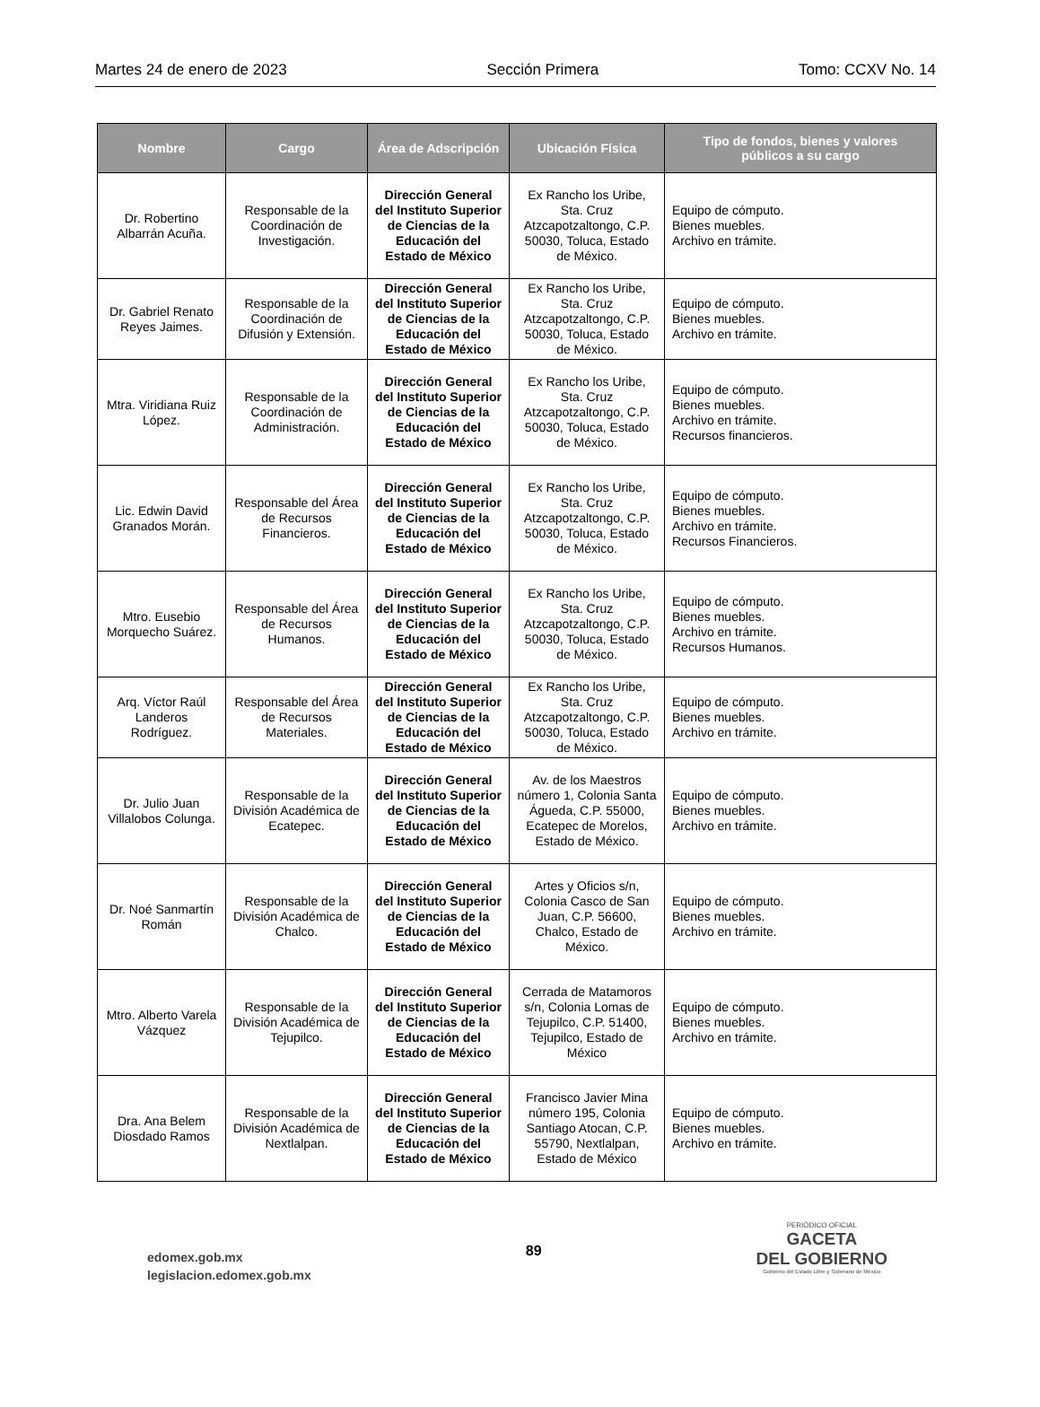Martes 24 de enero de 2023 Sección Primera Tomo: CCXV No. 14
| Nombre | Cargo | Área de Adscripción | Ubicación Física | Tipo de fondos, bienes y valores públicos a su cargo |
| --- | --- | --- | --- | --- |
| Dr. Robertino Albarrán Acuña. | Responsable de la Coordinación de Investigación. | Dirección General del Instituto Superior de Ciencias de la Educación del Estado de México | Ex Rancho los Uribe, Sta. Cruz Atzcapotzaltongo, C.P. 50030, Toluca, Estado de México. | Equipo de cómputo. Bienes muebles. Archivo en trámite. |
| Dr. Gabriel Renato Reyes Jaimes. | Responsable de la Coordinación de Difusión y Extensión. | Dirección General del Instituto Superior de Ciencias de la Educación del Estado de México | Ex Rancho los Uribe, Sta. Cruz Atzcapotzaltongo, C.P. 50030, Toluca, Estado de México. | Equipo de cómputo. Bienes muebles. Archivo en trámite. |
| Mtra. Viridiana Ruiz López. | Responsable de la Coordinación de Administración. | Dirección General del Instituto Superior de Ciencias de la Educación del Estado de México | Ex Rancho los Uribe, Sta. Cruz Atzcapotzaltongo, C.P. 50030, Toluca, Estado de México. | Equipo de cómputo. Bienes muebles. Archivo en trámite. Recursos financieros. |
| Lic. Edwin David Granados Morán. | Responsable del Área de Recursos Financieros. | Dirección General del Instituto Superior de Ciencias de la Educación del Estado de México | Ex Rancho los Uribe, Sta. Cruz Atzcapotzaltongo, C.P. 50030, Toluca, Estado de México. | Equipo de cómputo. Bienes muebles. Archivo en trámite. Recursos Financieros. |
| Mtro. Eusebio Morquecho Suárez. | Responsable del Área de Recursos Humanos. | Dirección General del Instituto Superior de Ciencias de la Educación del Estado de México | Ex Rancho los Uribe, Sta. Cruz Atzcapotzaltongo, C.P. 50030, Toluca, Estado de México. | Equipo de cómputo. Bienes muebles. Archivo en trámite. Recursos Humanos. |
| Arq. Víctor Raúl Landeros Rodríguez. | Responsable del Área de Recursos Materiales. | Dirección General del Instituto Superior de Ciencias de la Educación del Estado de México | Ex Rancho los Uribe, Sta. Cruz Atzcapotzaltongo, C.P. 50030, Toluca, Estado de México. | Equipo de cómputo. Bienes muebles. Archivo en trámite. |
| Dr. Julio Juan Villalobos Colunga. | Responsable de la División Académica de Ecatepec. | Dirección General del Instituto Superior de Ciencias de la Educación del Estado de México | Av. de los Maestros número 1, Colonia Santa Águeda, C.P. 55000, Ecatepec de Morelos, Estado de México. | Equipo de cómputo. Bienes muebles. Archivo en trámite. |
| Dr. Noé Sanmartín Román | Responsable de la División Académica de Chalco. | Dirección General del Instituto Superior de Ciencias de la Educación del Estado de México | Artes y Oficios s/n, Colonia Casco de San Juan, C.P. 56600, Chalco, Estado de México. | Equipo de cómputo. Bienes muebles. Archivo en trámite. |
| Mtro. Alberto Varela Vázquez | Responsable de la División Académica de Tejupilco. | Dirección General del Instituto Superior de Ciencias de la Educación del Estado de México | Cerrada de Matamoros s/n, Colonia Lomas de Tejupilco, C.P. 51400, Tejupilco, Estado de México | Equipo de cómputo. Bienes muebles. Archivo en trámite. |
| Dra. Ana Belem Diosdado Ramos | Responsable de la División Académica de Nextlalpan. | Dirección General del Instituto Superior de Ciencias de la Educación del Estado de México | Francisco Javier Mina número 195, Colonia Santiago Atocan, C.P. 55790, Nextlalpan, Estado de México | Equipo de cómputo. Bienes muebles. Archivo en trámite. |
edomex.gob.mx
legislacion.edomex.gob.mx
89
PERIÓDICO OFICIAL
GACETA
DEL GOBIERNO
Gobierno del Estado Libre y Soberano de México